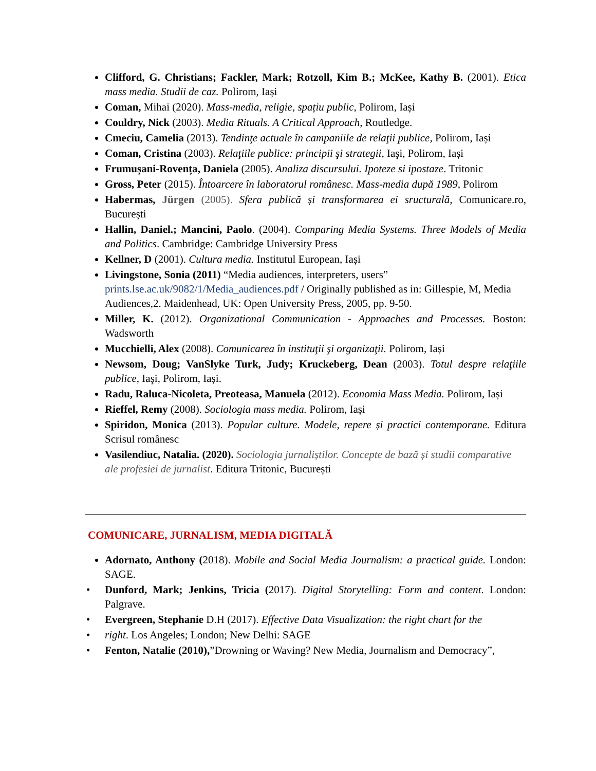Clifford, G. Christians; Fackler, Mark; Rotzoll, Kim B.; McKee, Kathy B. (2001). Etica mass media. Studii de caz. Polirom, Iași
Coman, Mihai (2020). Mass-media, religie, spațiu public, Polirom, Iași
Couldry, Nick (2003). Media Rituals. A Critical Approach, Routledge.
Cmeciu, Camelia (2013). Tendinţe actuale în campaniile de relaţii publice, Polirom, Iași
Coman, Cristina (2003). Relaţiile publice: principii şi strategii, Iaşi, Polirom, Iași
Frumușani-Rovența, Daniela (2005). Analiza discursului. Ipoteze si ipostaze. Tritonic
Gross, Peter (2015). Întoarcere în laboratorul românesc. Mass-media după 1989, Polirom
Habermas, Jürgen (2005). Sfera publică și transformarea ei sructurală, Comunicare.ro, București
Hallin, Daniel.; Mancini, Paolo. (2004). Comparing Media Systems. Three Models of Media and Politics. Cambridge: Cambridge University Press
Kellner, D (2001). Cultura media. Institutul European, Iași
Livingstone, Sonia (2011) “Media audiences, interpreters, users” prints.lse.ac.uk/9082/1/Media_audiences.pdf / Originally published as in: Gillespie, M, Media Audiences,2. Maidenhead, UK: Open University Press, 2005, pp. 9-50.
Miller, K. (2012). Organizational Communication - Approaches and Processes. Boston: Wadsworth
Mucchielli, Alex (2008). Comunicarea în instituţii şi organizaţii. Polirom, Iași
Newsom, Doug; VanSlyke Turk, Judy; Kruckeberg, Dean (2003). Totul despre relaţiile publice, Iaşi, Polirom, Iași.
Radu, Raluca-Nicoleta, Preoteasa, Manuela (2012). Economia Mass Media. Polirom, Iași
Rieffel, Remy (2008). Sociologia mass media. Polirom, Iași
Spiridon, Monica (2013). Popular culture. Modele, repere și practici contemporane. Editura Scrisul românesc
Vasilendiuc, Natalia. (2020). Sociologia jurnaliștilor. Concepte de bază și studii comparative ale profesiei de jurnalist. Editura Tritonic, București
COMUNICARE, JURNALISM, MEDIA DIGITALĂ
Adornato, Anthony (2018). Mobile and Social Media Journalism: a practical guide. London: SAGE.
• Dunford, Mark; Jenkins, Tricia (2017). Digital Storytelling: Form and content. London: Palgrave.
• Evergreen, Stephanie D.H (2017). Effective Data Visualization: the right chart for the
• right. Los Angeles; London; New Delhi: SAGE
• Fenton, Natalie (2010),”Drowning or Waving? New Media, Journalism and Democracy”,